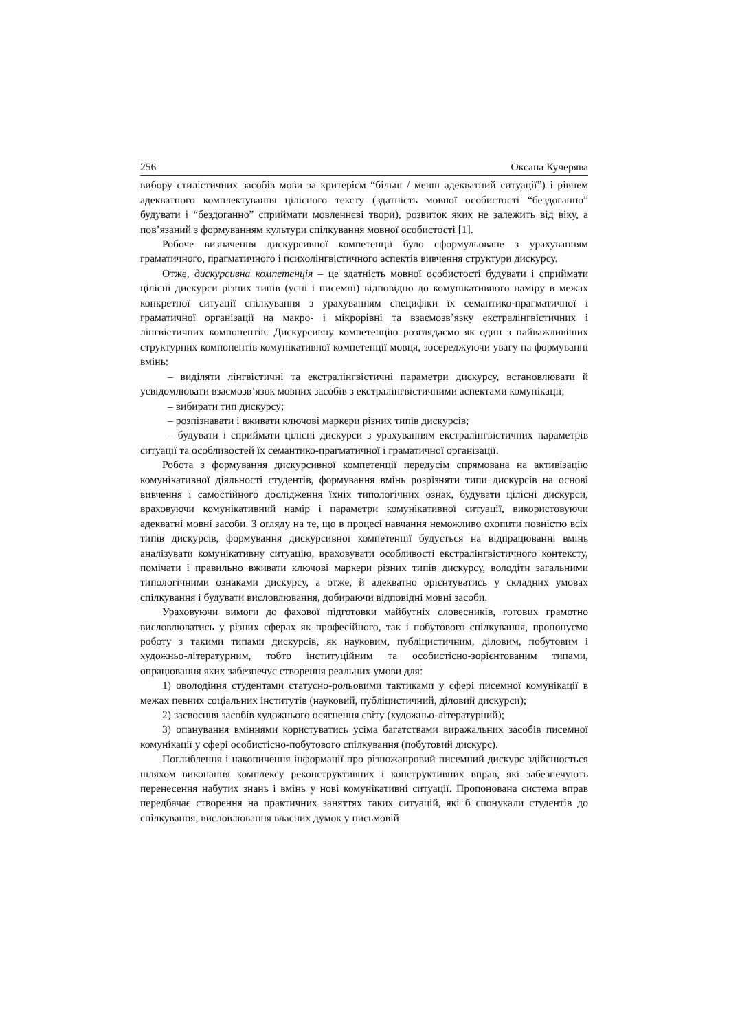256 Оксана Кучерява
вибору стилістичних засобів мови за критерієм “більш / менш адекватний ситуації”) і рівнем адекватного комплектування цілісного тексту (здатність мовної особистості “бездоганно” будувати і “бездоганно” сприймати мовленнєві твори), розвиток яких не залежить від віку, а пов’язаний з формуванням культури спілкування мовної особистості [1].
Робоче визначення дискурсивної компетенції було сформульоване з урахуванням граматичного, прагматичного і психолінгвістичного аспектів вивчення структури дискурсу.
Отже, дискурсивна компетенція – це здатність мовної особистості будувати і сприймати цілісні дискурси різних типів (усні і писемні) відповідно до комунікативного наміру в межах конкретної ситуації спілкування з урахуванням специфіки їх семантико-прагматичної і граматичної організації на макро- і мікрорівні та взаємозв’язку екстралінгвістичних і лінгвістичних компонентів. Дискурсивну компетенцію розглядаємо як один з найважливіших структурних компонентів комунікативної компетенції мовця, зосереджуючи увагу на формуванні вмінь:
– виділяти лінгвістичні та екстралінгвістичні параметри дискурсу, встановлювати й усвідомлювати взаємозв’язок мовних засобів з екстралінгвістичними аспектами комунікації;
– вибирати тип дискурсу;
– розпізнавати і вживати ключові маркери різних типів дискурсів;
– будувати і сприймати цілісні дискурси з урахуванням екстралінгвістичних параметрів ситуації та особливостей їх семантико-прагматичної і граматичної організації.
Робота з формування дискурсивної компетенції передусім спрямована на активізацію комунікативної діяльності студентів, формування вмінь розрізняти типи дискурсів на основі вивчення і самостійного дослідження їхніх типологічних ознак, будувати цілісні дискурси, враховуючи комунікативний намір і параметри комунікативної ситуації, використовуючи адекватні мовні засоби. З огляду на те, що в процесі навчання неможливо охопити повністю всіх типів дискурсів, формування дискурсивної компетенції будується на відпрацюванні вмінь аналізувати комунікативну ситуацію, враховувати особливості екстралінгвістичного контексту, помічати і правильно вживати ключові маркери різних типів дискурсу, володіти загальними типологічними ознаками дискурсу, а отже, й адекватно орієнтуватись у складних умовах спілкування і будувати висловлювання, добираючи відповідні мовні засоби.
Ураховуючи вимоги до фахової підготовки майбутніх словесників, готових грамотно висловлюватись у різних сферах як професійного, так і побутового спілкування, пропонуємо роботу з такими типами дискурсів, як науковим, публіцистичним, діловим, побутовим і художньо-літературним, тобто інституційним та особистісно-зорієнтованим типами, опрацювання яких забезпечує створення реальних умови для:
1) оволодіння студентами статусно-рольовими тактиками у сфері писемної комунікації в межах певних соціальних інститутів (науковий, публіцистичний, діловий дискурси);
2) засвоєння засобів художнього осягнення світу (художньо-літературний);
3) опанування вміннями користуватись усіма багатствами виражальних засобів писемної комунікації у сфері особистісно-побутового спілкування (побутовий дискурс).
Поглиблення і накопичення інформації про різножанровий писемний дискурс здійснюється шляхом виконання комплексу реконструктивних і конструктивних вправ, які забезпечують перенесення набутих знань і вмінь у нові комунікативні ситуації. Пропонована система вправ передбачає створення на практичних заняттях таких ситуацій, які б спонукали студентів до спілкування, висловлювання власних думок у письмовій